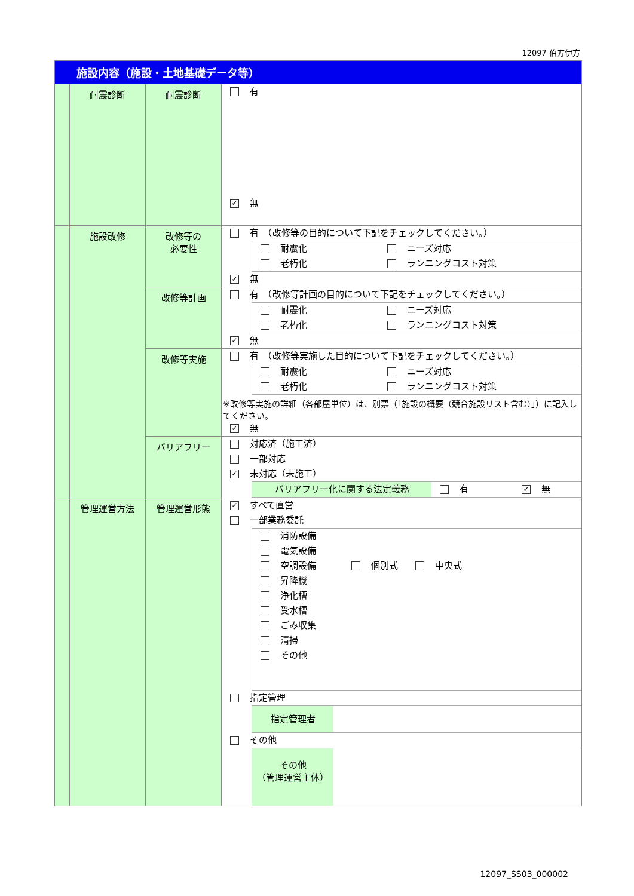12097 伯方伊方
| 施設内容（施設・土地基礎データ等） | | | |
| | 耐震診断 | 耐震診断 | 有 ✓ 無 |
| | 施設改修 | 改修等の 必要性 | 有 （改修等の目的について下記をチェックしてください。） 耐震化 ニーズ対応 老朽化 ランニングコスト対策 ✓ 無 |
| | | 改修等計画 | 有 （改修等計画の目的について下記をチェックしてください。） 耐震化 ニーズ対応 老朽化 ランニングコスト対策 ✓ 無 |
| | | 改修等実施 | 有 （改修等実施した目的について下記をチェックしてください。） 耐震化 ニーズ対応 老朽化 ランニングコスト対策 ※改修等実施の詳細（各部屋単位）は、別票（「施設の概要（競合施設リスト含む）」）に記入してください。 ✓ 無 |
| | | バリアフリー | 対応済（施工済） 一部対応 ✓ 未対応（未施工） バリアフリー化に関する法定義務 有 ✓ 無 |
| | 管理運営方法 | 管理運営形態 | ✓ すべて直営 一部業務委託 消防設備 電気設備 空調設備 個別式 中央式 昇降機 浄化槽 受水槽 ごみ収集 清掃 その他 指定管理 指定管理者 その他 その他 （管理運営主体） |
12097_SS03_000002